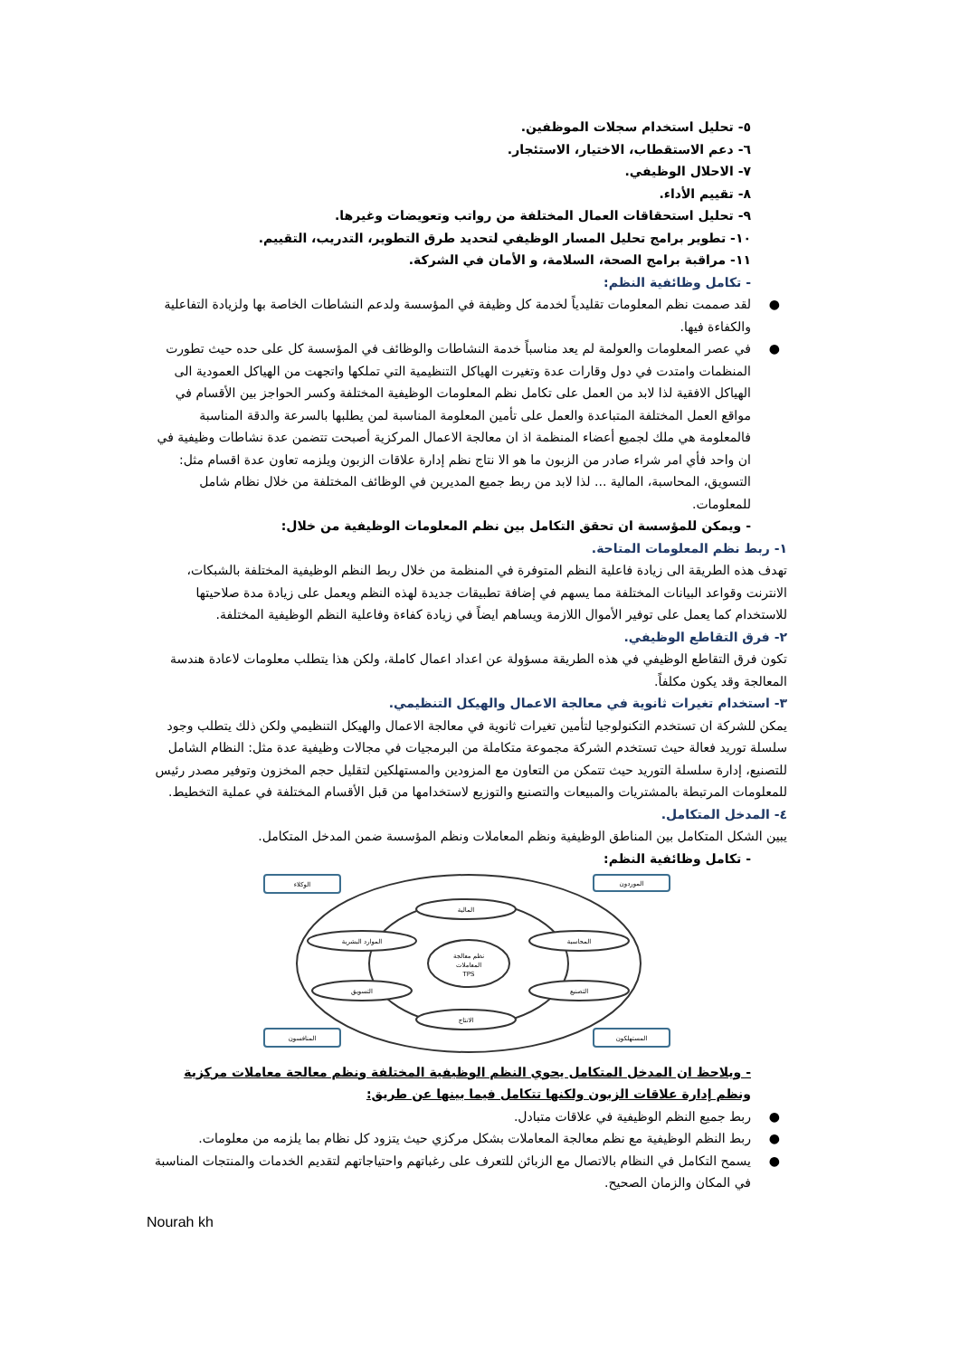٥- تحليل استخدام سجلات الموظفين.
٦- دعم الاستقطاب، الاختيار، الاستئجار.
٧- الاحلال الوظيفي.
٨- تقييم الأداء.
٩- تحليل استحقاقات العمال المختلفة من رواتب وتعويضات وغيرها.
١٠- تطوير برامج تحليل المسار الوظيفي لتحديد طرق التطوير، التدريب، التقييم.
١١- مراقبة برامج الصحة، السلامة، و الأمان في الشركة.
- تكامل وظائفية النظم:
● لقد صممت نظم المعلومات تقليدياً لخدمة كل وظيفة في المؤسسة ولدعم النشاطات الخاصة بها ولزيادة التفاعلية والكفاءة فيها.
● في عصر المعلومات والعولمة لم يعد مناسباً خدمة النشاطات والوظائف في المؤسسة كل على حده حيث تطورت المنظمات وامتدت في دول وقارات عدة وتغيرت الهياكل التنظيمية التي تملكها واتجهت من الهياكل العمودية الى الهياكل الافقية لذا لابد من العمل على تكامل نظم المعلومات الوظيفية المختلفة وكسر الحواجز بين الأقسام في مواقع العمل المختلفة المتباعدة والعمل على تأمين المعلومة المناسبة لمن يطلبها بالسرعة والدقة المناسبة فالمعلومة هي ملك لجميع أعضاء المنظمة اذ ان معالجة الاعمال المركزية أصبحت تتضمن عدة نشاطات وظيفية في ان واحد فأي امر شراء صادر من الزبون ما هو الا نتاج نظم إدارة علاقات الزبون ويلزمه تعاون عدة اقسام مثل: التسويق، المحاسبة، المالية ... لذا لابد من ربط جميع المديرين في الوظائف المختلفة من خلال نظام شامل للمعلومات.
- ويمكن للمؤسسة ان تحقق التكامل بين نظم المعلومات الوظيفية من خلال:
١- ربط نظم المعلومات المتاحة.
تهدف هذه الطريقة الى زيادة فاعلية النظم المتوفرة في المنظمة من خلال ربط النظم الوظيفية المختلفة بالشبكات، الانترنت وقواعد البيانات المختلفة مما يسهم في إضافة تطبيقات جديدة لهذه النظم ويعمل على زيادة مدة صلاحيتها للاستخدام كما يعمل على توفير الأموال اللازمة ويساهم ايضاً في زيادة كفاءة وفاعلية النظم الوظيفية المختلفة.
٢- فرق التقاطع الوظيفي.
تكون فرق التقاطع الوظيفي في هذه الطريقة مسؤولة عن اعداد اعمال كاملة، ولكن هذا يتطلب معلومات لاعادة هندسة المعالجة وقد يكون مكلفاً.
٣- استخدام تغيرات ثانوية في معالجة الاعمال والهيكل التنظيمي.
يمكن للشركة ان تستخدم التكنولوجيا لتأمين تغيرات ثانوية في معالجة الاعمال والهيكل التنظيمي ولكن ذلك يتطلب وجود سلسلة توريد فعالة حيث تستخدم الشركة مجموعة متكاملة من البرمجيات في مجالات وظيفية عدة مثل: النظام الشامل للتصنيع، إدارة سلسلة التوريد حيث تتمكن من التعاون مع المزودين والمستهلكين لتقليل حجم المخزون وتوفير مصدر رئيس للمعلومات المرتبطة بالمشتريات والمبيعات والتصنيع والتوزيع لاستخدامها من قبل الأقسام المختلفة في عملية التخطيط.
٤- المدخل المتكامل.
يبين الشكل المتكامل بين المناطق الوظيفية ونظم المعاملات ونظم المؤسسة ضمن المدخل المتكامل.
- تكامل وظائفية النظم:
الوكلاء
الموردون
المنافسون
المستهلكون
نظم معالجة
المعاملات
TPS
المالية
الموارد البشرية
المحاسبة
التسويق
التصنيع
الانتاج
- ويلاحظ ان المدخل المتكامل يحوي النظم الوظيفية المختلفة ونظم معالجة معاملات مركزية ونظم إدارة علاقات الزبون ولكنها تتكامل فيما بينها عن طريق:
● ربط جميع النظم الوظيفية في علاقات متبادل.
● ربط النظم الوظيفية مع نظم معالجة المعاملات بشكل مركزي حيث يتزود كل نظام بما يلزمه من معلومات.
● يسمح التكامل في النظام بالاتصال مع الزبائن للتعرف على رغباتهم واحتياجاتهم لتقديم الخدمات والمنتجات المناسبة في المكان والزمان الصحيح.
Nourah kh